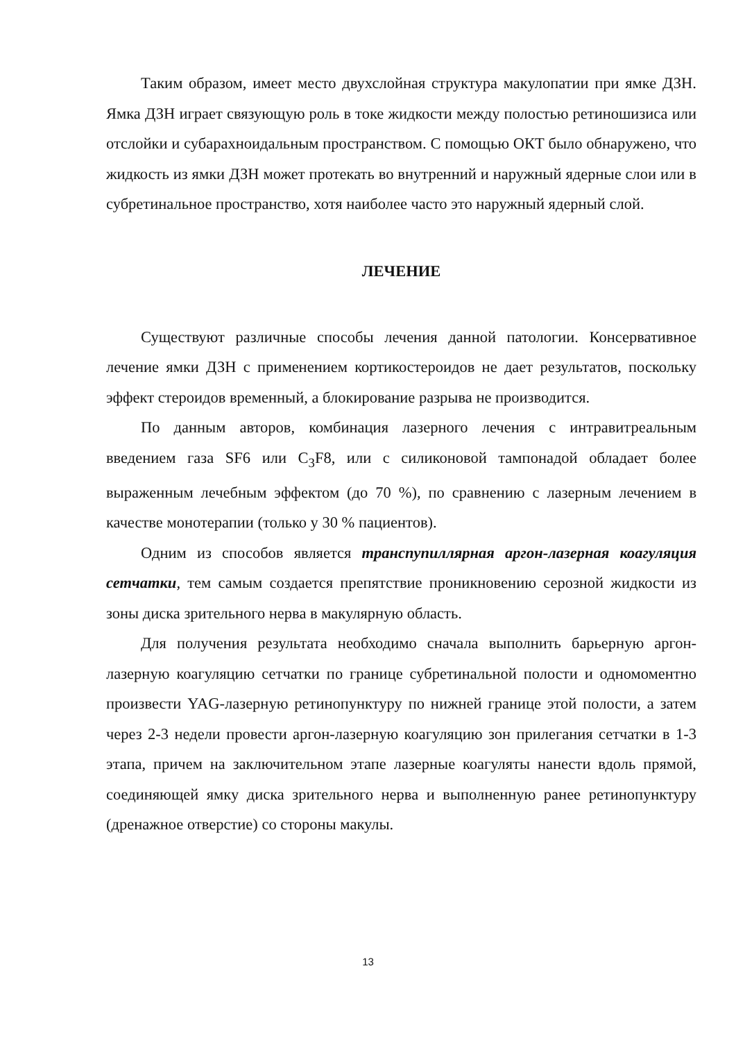Таким образом, имеет место двухслойная структура макулопатии при ямке ДЗН. Ямка ДЗН играет связующую роль в токе жидкости между полостью ретиношизиса или отслойки и субарахноидальным пространством. С помощью ОКТ было обнаружено, что жидкость из ямки ДЗН может протекать во внутренний и наружный ядерные слои или в субретинальное пространство, хотя наиболее часто это наружный ядерный слой.
ЛЕЧЕНИЕ
Существуют различные способы лечения данной патологии. Консервативное лечение ямки ДЗН с применением кортикостероидов не дает результатов, поскольку эффект стероидов временный, а блокирование разрыва не производится.
По данным авторов, комбинация лазерного лечения с интравитреальным введением газа SF6 или C<sub>3</sub>F8, или с силиконовой тампонадой обладает более выраженным лечебным эффектом (до 70 %), по сравнению с лазерным лечением в качестве монотерапии (только у 30 % пациентов).
Одним из способов является транспупиллярная аргон-лазерная коагуляция сетчатки, тем самым создается препятствие проникновению серозной жидкости из зоны диска зрительного нерва в макулярную область.
Для получения результата необходимо сначала выполнить барьерную аргон-лазерную коагуляцию сетчатки по границе субретинальной полости и одномоментно произвести YAG-лазерную ретинопунктуру по нижней границе этой полости, а затем через 2-3 недели провести аргон-лазерную коагуляцию зон прилегания сетчатки в 1-3 этапа, причем на заключительном этапе лазерные коагуляты нанести вдоль прямой, соединяющей ямку диска зрительного нерва и выполненную ранее ретинопунктуру (дренажное отверстие) со стороны макулы.
13